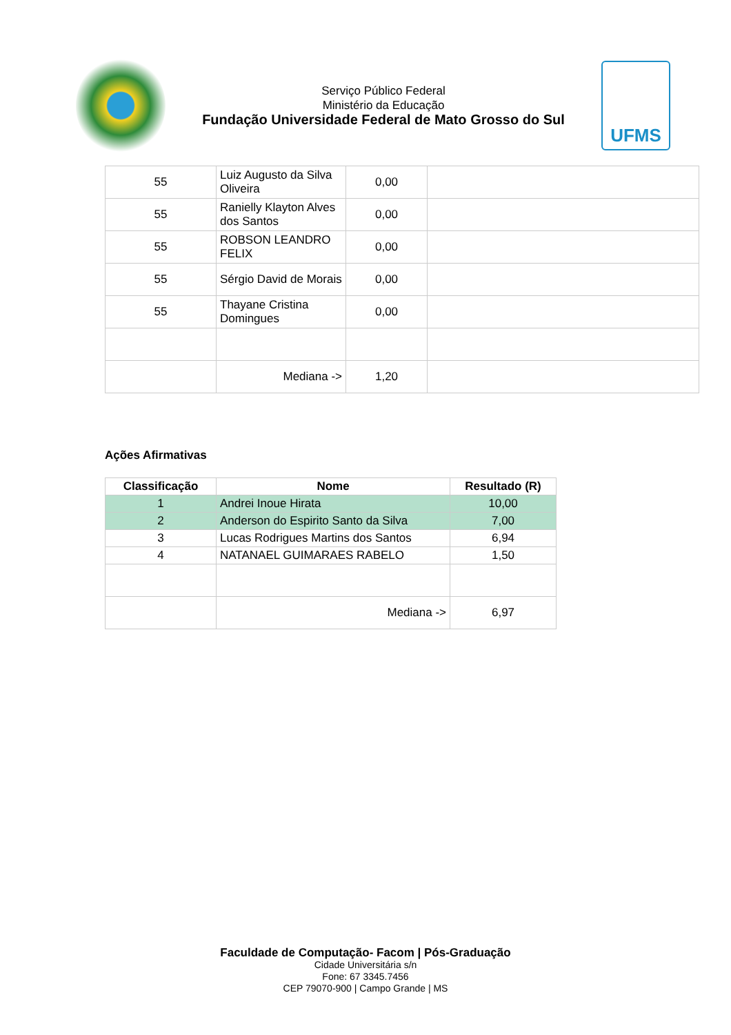Serviço Público Federal
Ministério da Educação
Fundação Universidade Federal de Mato Grosso do Sul
UFMS
| 55 | Luiz Augusto da Silva Oliveira | 0,00 | |
| 55 | Ranielly Klayton Alves dos Santos | 0,00 | |
| 55 | ROBSON LEANDRO FELIX | 0,00 | |
| 55 | Sérgio David de Morais | 0,00 | |
| 55 | Thayane Cristina Domingues | 0,00 | |
| | Mediana -> | 1,20 | |
Ações Afirmativas
| Classificação | Nome | Resultado (R) |
| --- | --- | --- |
| 1 | Andrei Inoue Hirata | 10,00 |
| 2 | Anderson do Espirito Santo da Silva | 7,00 |
| 3 | Lucas Rodrigues Martins dos Santos | 6,94 |
| 4 | NATANAEL GUIMARAES RABELO | 1,50 |
| | Mediana -> | 6,97 |
Faculdade de Computação- Facom | Pós-Graduação
Cidade Universitária s/n
Fone: 67 3345.7456
CEP 79070-900 | Campo Grande | MS